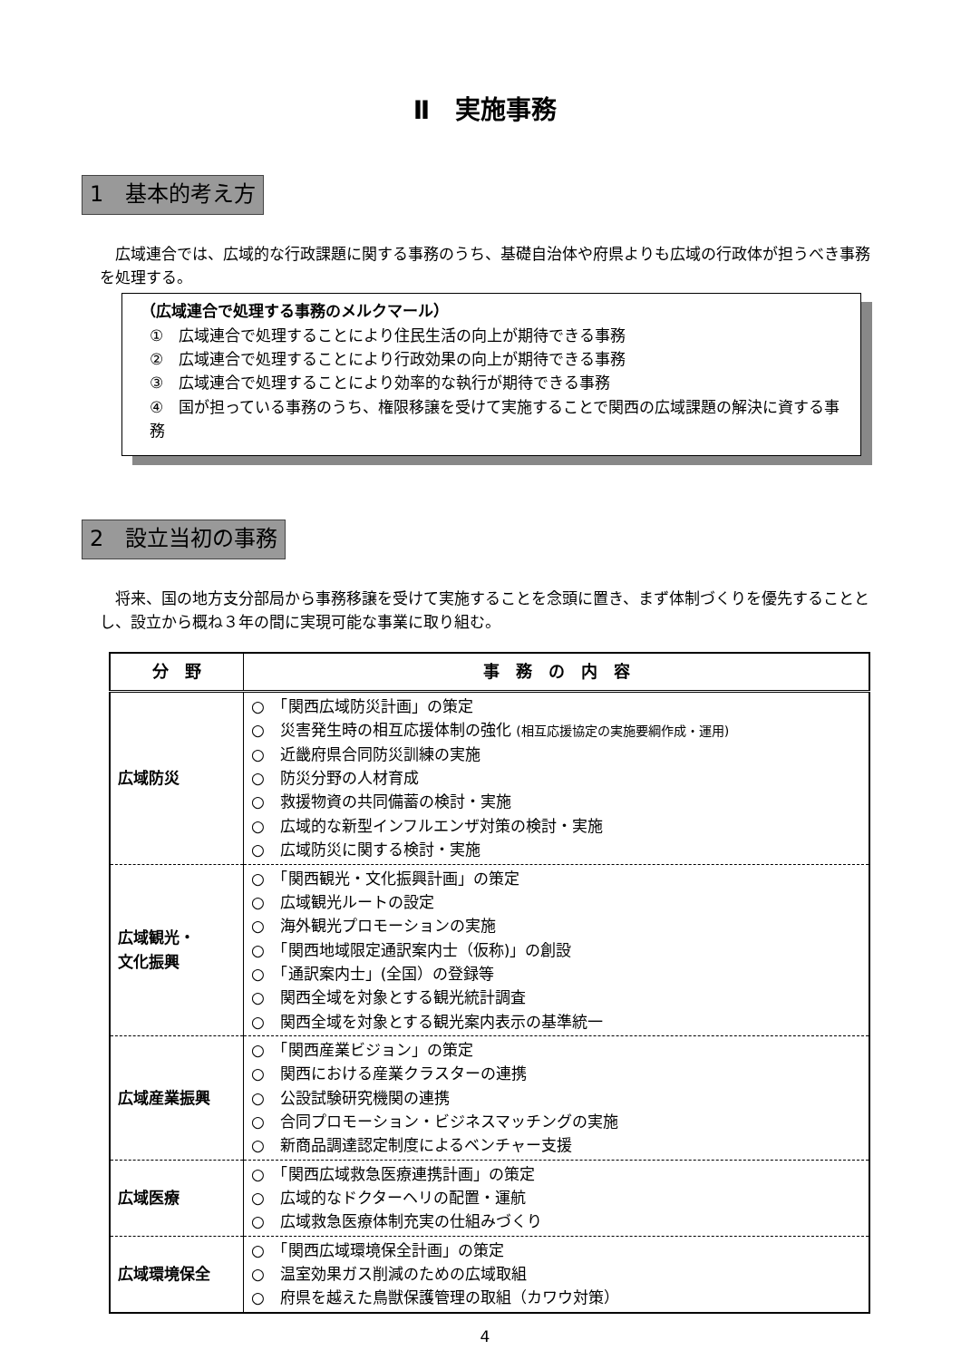Ⅱ　実施事務
1　基本的考え方
広域連合では、広域的な行政課題に関する事務のうち、基礎自治体や府県よりも広域の行政体が担うべき事務を処理する。
（広域連合で処理する事務のメルクマール）
①　広域連合で処理することにより住民生活の向上が期待できる事務
②　広域連合で処理することにより行政効果の向上が期待できる事務
③　広域連合で処理することにより効率的な執行が期待できる事務
④　国が担っている事務のうち、権限移譲を受けて実施することで関西の広域課題の解決に資する事務
2　設立当初の事務
将来、国の地方支分部局から事務移譲を受けて実施することを念頭に置き、まず体制づくりを優先することとし、設立から概ね３年の間に実現可能な事業に取り組む。
| 分 野 | 事 務 の 内 容 |
| --- | --- |
| 広域防災 | ○ 「関西広域防災計画」の策定 ○ 災害発生時の相互応援体制の強化 (相互応援協定の実施要綱作成・運用) ○ 近畿府県合同防災訓練の実施 ○ 防災分野の人材育成 ○ 救援物資の共同備蓄の検討・実施 ○ 広域的な新型インフルエンザ対策の検討・実施 ○ 広域防災に関する検討・実施 |
| 広域観光・ 文化振興 | ○ 「関西観光・文化振興計画」の策定 ○ 広域観光ルートの設定 ○ 海外観光プロモーションの実施 ○ 「関西地域限定通訳案内士（仮称)」の創設 ○ 「通訳案内士」(全国）の登録等 ○ 関西全域を対象とする観光統計調査 ○ 関西全域を対象とする観光案内表示の基準統一 |
| 広域産業振興 | ○ 「関西産業ビジョン」の策定 ○ 関西における産業クラスターの連携 ○ 公設試験研究機関の連携 ○ 合同プロモーション・ビジネスマッチングの実施 ○ 新商品調達認定制度によるベンチャー支援 |
| 広域医療 | ○ 「関西広域救急医療連携計画」の策定 ○ 広域的なドクターヘリの配置・運航 ○ 広域救急医療体制充実の仕組みづくり |
| 広域環境保全 | ○ 「関西広域環境保全計画」の策定 ○ 温室効果ガス削減のための広域取組 ○ 府県を越えた鳥獣保護管理の取組（カワウ対策） |
4